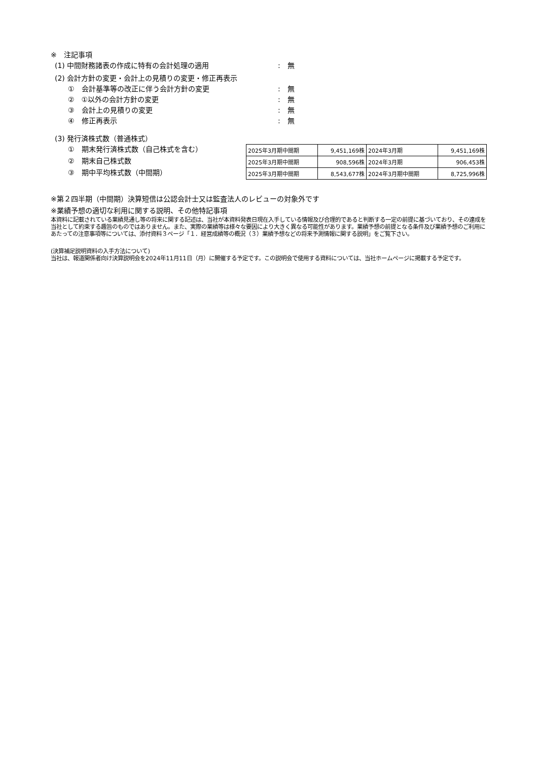※　注記事項
(1) 中間財務諸表の作成に特有の会計処理の適用:　無
(2) 会計方針の変更・会計上の見積りの変更・修正再表示
①　会計基準等の改正に伴う会計方針の変更:　無
②　①以外の会計方針の変更:　無
③　会計上の見積りの変更:　無
④　修正再表示:　無
(3) 発行済株式数（普通株式）
①　期末発行済株式数（自己株式を含む）
②　期末自己株式数
③　期中平均株式数（中間期）
| 2025年3月期中間期 | 9,451,169株 | 2024年3月期 | 9,451,169株 |
| 2025年3月期中間期 | 908,596株 | 2024年3月期 | 906,453株 |
| 2025年3月期中間期 | 8,543,677株 | 2024年3月期中間期 | 8,725,996株 |
※第２四半期（中間期）決算短信は公認会計士又は監査法人のレビューの対象外です
※業績予想の適切な利用に関する説明、その他特記事項
本資料に記載されている業績見通し等の将来に関する記述は、当社が本資料発表日現在入手している情報及び合理的であると判断する一定の前提に基づいており、その達成を当社として約束する趣旨のものではありません。また、実際の業績等は様々な要因により大きく異なる可能性があります。業績予想の前提となる条件及び業績予想のご利用にあたっての注意事項等については、添付資料３ページ「１．経営成績等の概況（３）業績予想などの将来予測情報に関する説明」をご覧下さい。
(決算補足説明資料の入手方法について)
当社は、報道関係者向け決算説明会を2024年11月11日（月）に開催する予定です。この説明会で使用する資料については、当社ホームページに掲載する予定です。